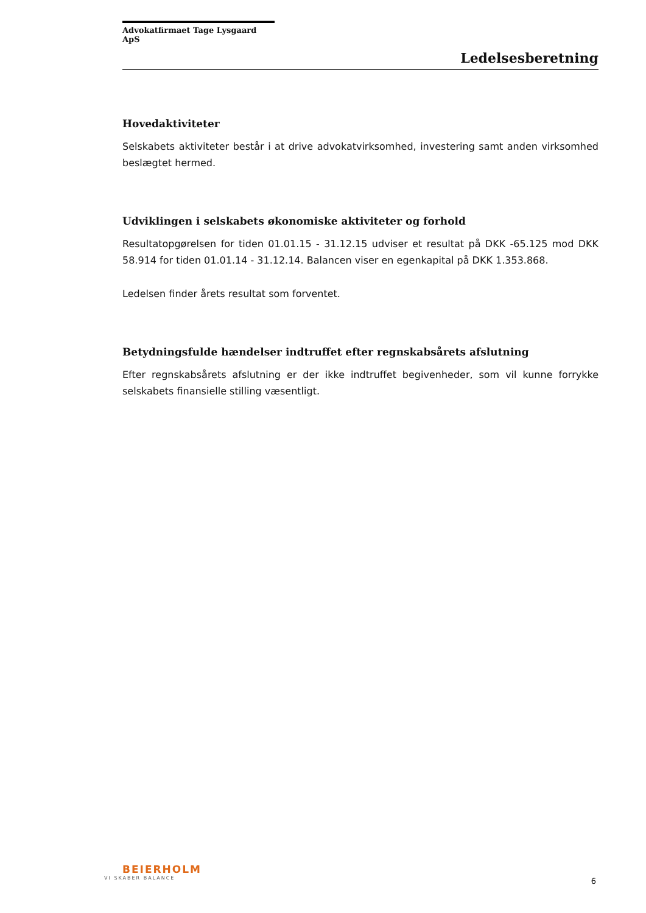Advokatfirmaet Tage Lysgaard ApS
Ledelsesberetning
Hovedaktiviteter
Selskabets aktiviteter består i at drive advokatvirksomhed, investering samt anden virksomhed beslægtet hermed.
Udviklingen i selskabets økonomiske aktiviteter og forhold
Resultatopgørelsen for tiden 01.01.15 - 31.12.15 udviser et resultat på DKK -65.125 mod DKK 58.914 for tiden 01.01.14 - 31.12.14. Balancen viser en egenkapital på DKK 1.353.868.
Ledelsen finder årets resultat som forventet.
Betydningsfulde hændelser indtruffet efter regnskabsårets afslutning
Efter regnskabsårets afslutning er der ikke indtruffet begivenheder, som vil kunne forrykke selskabets finansielle stilling væsentligt.
BEIERHOLM
VI SKABER BALANCE
6